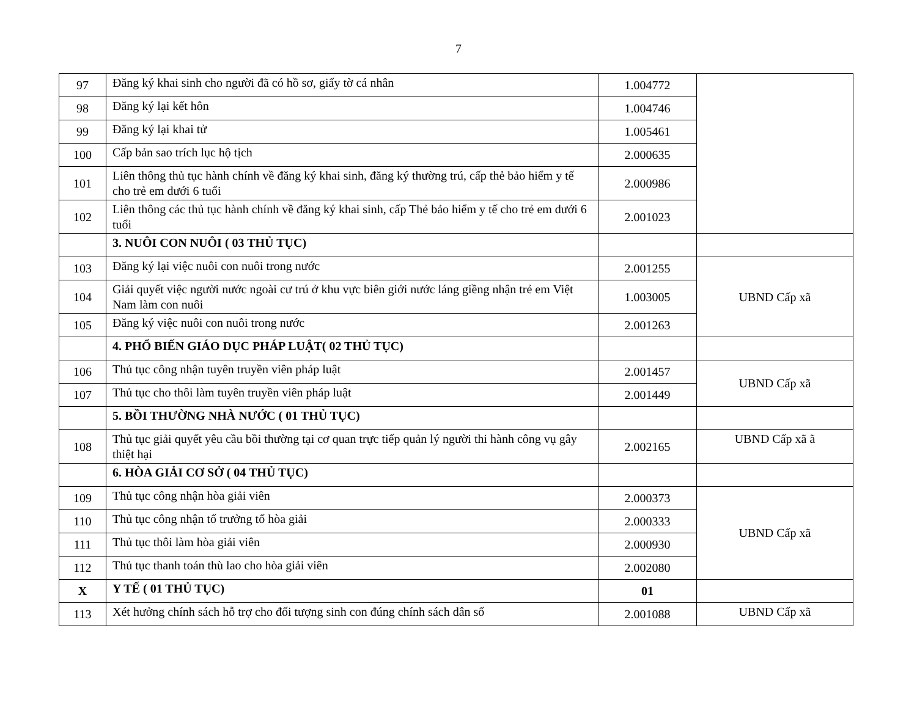7
| 97 | Đăng ký khai sinh cho người đã có hồ sơ, giấy tờ cá nhân | 1.004772 | |
| 98 | Đăng ký lại kết hôn | 1.004746 | |
| 99 | Đăng ký lại khai tử | 1.005461 | |
| 100 | Cấp bản sao trích lục hộ tịch | 2.000635 | |
| 101 | Liên thông thủ tục hành chính về đăng ký khai sinh, đăng ký thường trú, cấp thẻ bảo hiểm y tế cho trẻ em dưới 6 tuổi | 2.000986 | |
| 102 | Liên thông các thủ tục hành chính về đăng ký khai sinh, cấp Thẻ bảo hiểm y tế cho trẻ em dưới 6 tuổi | 2.001023 | |
| | 3. NUÔI CON NUÔI ( 03 THỦ TỤC) | | |
| 103 | Đăng ký lại việc nuôi con nuôi trong nước | 2.001255 | UBND Cấp xã |
| 104 | Giải quyết việc người nước ngoài cư trú ở khu vực biên giới nước láng giềng nhận trẻ em Việt Nam làm con nuôi | 1.003005 | |
| 105 | Đăng ký việc nuôi con nuôi trong nước | 2.001263 | |
| | 4. PHỔ BIẾN GIÁO DỤC PHÁP LUẬT( 02 THỦ TỤC) | | |
| 106 | Thủ tục công nhận tuyên truyền viên pháp luật | 2.001457 | UBND Cấp xã |
| 107 | Thủ tục cho thôi làm tuyên truyền viên pháp luật | 2.001449 | |
| | 5. BỒI THƯỜNG NHÀ NƯỚC ( 01 THỦ TỤC) | | |
| 108 | Thủ tục giải quyết yêu cầu bồi thường tại cơ quan trực tiếp quản lý người thi hành công vụ gây thiệt hại | 2.002165 | UBND Cấp xã ã |
| | 6. HÒA GIẢI CƠ SỞ ( 04 THỦ TỤC) | | |
| 109 | Thủ tục công nhận hòa giải viên | 2.000373 | UBND Cấp xã |
| 110 | Thủ tục công nhận tổ trưởng tổ hòa giải | 2.000333 | |
| 111 | Thủ tục thôi làm hòa giải viên | 2.000930 | |
| 112 | Thủ tục thanh toán thù lao cho hòa giải viên | 2.002080 | |
| X | Y TẾ ( 01 THỦ TỤC) | 01 | |
| 113 | Xét hưởng chính sách hỗ trợ cho đối tượng sinh con đúng chính sách dân số | 2.001088 | UBND Cấp xã |